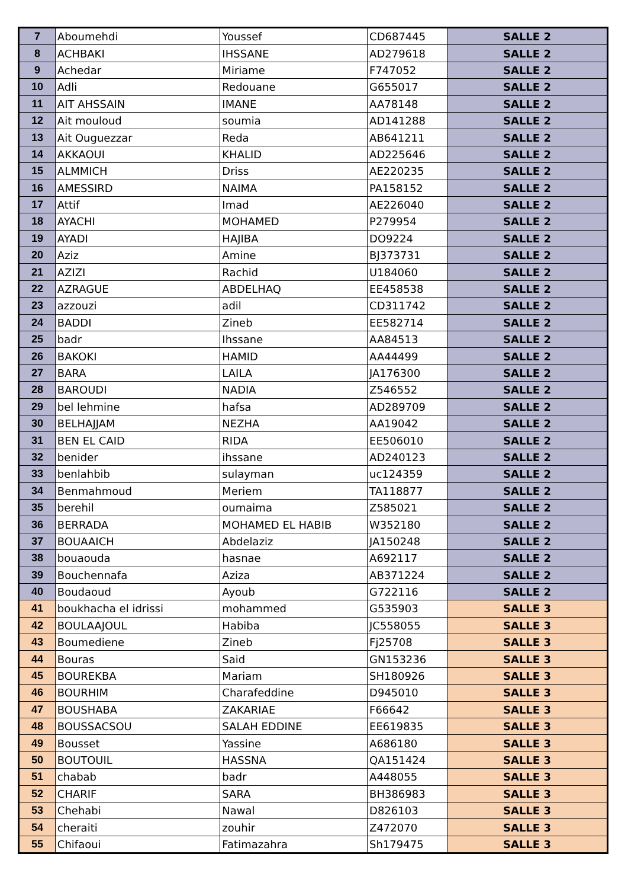| 7 | Aboumehdi | Youssef | CD687445 | SALLE 2 |
| 8 | ACHBAKI | IHSSANE | AD279618 | SALLE 2 |
| 9 | Achedar | Miriame | F747052 | SALLE 2 |
| 10 | Adli | Redouane | G655017 | SALLE 2 |
| 11 | AIT AHSSAIN | IMANE | AA78148 | SALLE 2 |
| 12 | Ait mouloud | soumia | AD141288 | SALLE 2 |
| 13 | Ait Ouguezzar | Reda | AB641211 | SALLE 2 |
| 14 | AKKAOUI | KHALID | AD225646 | SALLE 2 |
| 15 | ALMMICH | Driss | AE220235 | SALLE 2 |
| 16 | AMESSIRD | NAIMA | PA158152 | SALLE 2 |
| 17 | Attif | Imad | AE226040 | SALLE 2 |
| 18 | AYACHI | MOHAMED | P279954 | SALLE 2 |
| 19 | AYADI | HAJIBA | DO9224 | SALLE 2 |
| 20 | Aziz | Amine | BJ373731 | SALLE 2 |
| 21 | AZIZI | Rachid | U184060 | SALLE 2 |
| 22 | AZRAGUE | ABDELHAQ | EE458538 | SALLE 2 |
| 23 | azzouzi | adil | CD311742 | SALLE 2 |
| 24 | BADDI | Zineb | EE582714 | SALLE 2 |
| 25 | badr | Ihssane | AA84513 | SALLE 2 |
| 26 | BAKOKI | HAMID | AA44499 | SALLE 2 |
| 27 | BARA | LAILA | JA176300 | SALLE 2 |
| 28 | BAROUDI | NADIA | Z546552 | SALLE 2 |
| 29 | bel lehmine | hafsa | AD289709 | SALLE 2 |
| 30 | BELHAJJAM | NEZHA | AA19042 | SALLE 2 |
| 31 | BEN EL CAID | RIDA | EE506010 | SALLE 2 |
| 32 | benider | ihssane | AD240123 | SALLE 2 |
| 33 | benlahbib | sulayman | uc124359 | SALLE 2 |
| 34 | Benmahmoud | Meriem | TA118877 | SALLE 2 |
| 35 | berehil | oumaima | Z585021 | SALLE 2 |
| 36 | BERRADA | MOHAMED EL HABIB | W352180 | SALLE 2 |
| 37 | BOUAAICH | Abdelaziz | JA150248 | SALLE 2 |
| 38 | bouaouda | hasnae | A692117 | SALLE 2 |
| 39 | Bouchennafa | Aziza | AB371224 | SALLE 2 |
| 40 | Boudaoud | Ayoub | G722116 | SALLE 2 |
| 41 | boukhacha el idrissi | mohammed | G535903 | SALLE 3 |
| 42 | BOULAAJOUL | Habiba | JC558055 | SALLE 3 |
| 43 | Boumediene | Zineb | Fj25708 | SALLE 3 |
| 44 | Bouras | Said | GN153236 | SALLE 3 |
| 45 | BOUREKBA | Mariam | SH180926 | SALLE 3 |
| 46 | BOURHIM | Charafeddine | D945010 | SALLE 3 |
| 47 | BOUSHABA | ZAKARIAE | F66642 | SALLE 3 |
| 48 | BOUSSACSOU | SALAH EDDINE | EE619835 | SALLE 3 |
| 49 | Bousset | Yassine | A686180 | SALLE 3 |
| 50 | BOUTOUIL | HASSNA | QA151424 | SALLE 3 |
| 51 | chabab | badr | A448055 | SALLE 3 |
| 52 | CHARIF | SARA | BH386983 | SALLE 3 |
| 53 | Chehabi | Nawal | D826103 | SALLE 3 |
| 54 | cheraiti | zouhir | Z472070 | SALLE 3 |
| 55 | Chifaoui | Fatimazahra | Sh179475 | SALLE 3 |